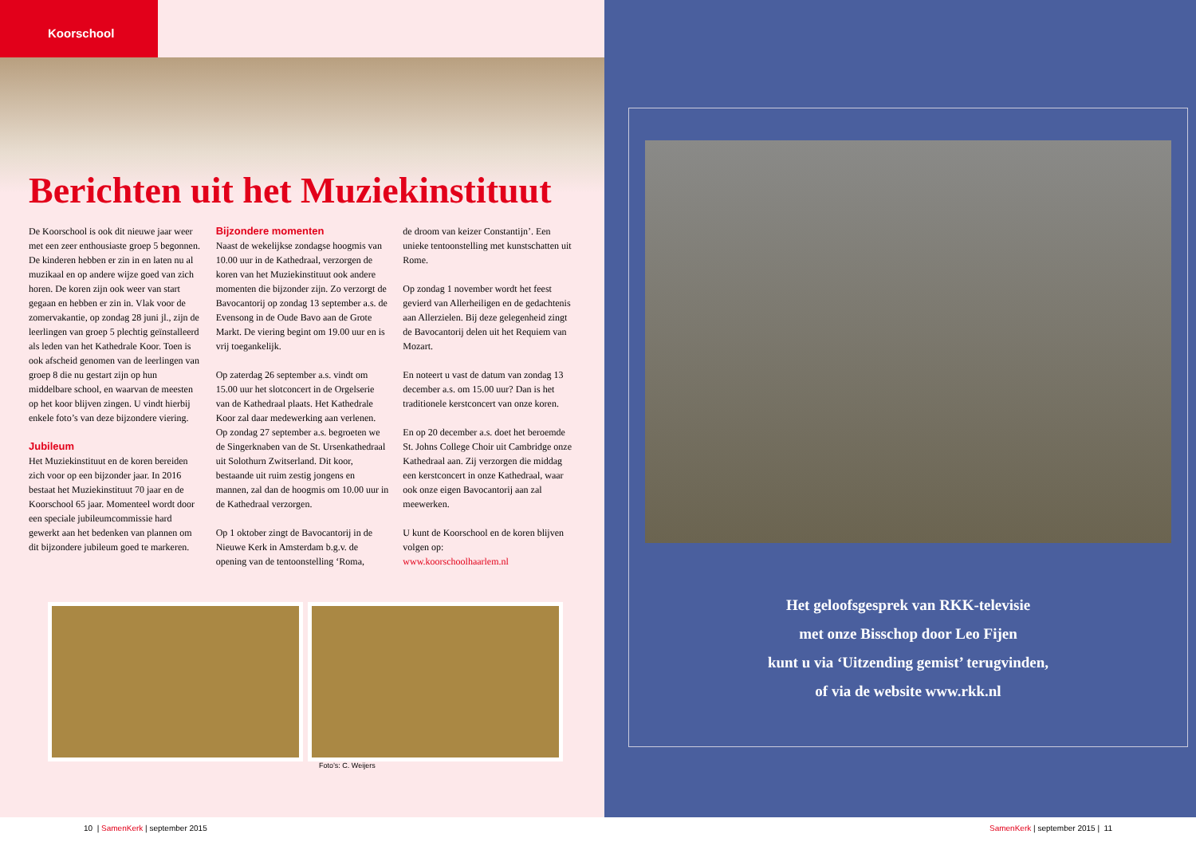Koorschool
Berichten uit het Muziekinstituut
De Koorschool is ook dit nieuwe jaar weer met een zeer enthousiaste groep 5 begonnen.
De kinderen hebben er zin in en laten nu al muzikaal en op andere wijze goed van zich horen. De koren zijn ook weer van start gegaan en hebben er zin in. Vlak voor de zomervakantie, op zondag 28 juni jl., zijn de leerlingen van groep 5 plechtig geïnstalleerd als leden van het Kathedrale Koor. Toen is ook afscheid genomen van de leerlingen van groep 8 die nu gestart zijn op hun middelbare school, en waarvan de meesten op het koor blijven zingen. U vindt hierbij enkele foto’s van deze bijzondere viering.
Jubileum
Het Muziekinstituut en de koren bereiden zich voor op een bijzonder jaar. In 2016 bestaat het Muziekinstituut 70 jaar en de Koorschool 65 jaar. Momenteel wordt door een speciale jubileumcommissie hard gewerkt aan het bedenken van plannen om dit bijzondere jubileum goed te markeren.
Bijzondere momenten
Naast de wekelijkse zondagse hoogmis van 10.00 uur in de Kathedraal, verzorgen de koren van het Muziekinstituut ook andere momenten die bijzonder zijn. Zo verzorgt de Bavocantorij op zondag 13 september a.s. de Evensong in de Oude Bavo aan de Grote Markt. De viering begint om 19.00 uur en is vrij toegankelijk.
Op zaterdag 26 september a.s. vindt om 15.00 uur het slotconcert in de Orgelserie van de Kathedraal plaats. Het Kathedrale Koor zal daar medewerking aan verlenen. Op zondag 27 september a.s. begroeten we de Singerknaben van de St. Ursenkathedraal uit Solothurn Zwitserland. Dit koor, bestaande uit ruim zestig jongens en mannen, zal dan de hoogmis om 10.00 uur in de Kathedraal verzorgen.
Op 1 oktober zingt de Bavocantorij in de Nieuwe Kerk in Amsterdam b.g.v. de opening van de tentoonstelling ‘Roma,
de droom van keizer Constantijn’. Een unieke tentoonstelling met kunstschatten uit Rome.
Op zondag 1 november wordt het feest gevierd van Allerheiligen en de gedachtenis aan Allerzielen. Bij deze gelegenheid zingt de Bavocantorij delen uit het Requiem van Mozart.
En noteert u vast de datum van zondag 13 december a.s. om 15.00 uur? Dan is het traditionele kerstconcert van onze koren.
En op 20 december a.s. doet het beroemde St. Johns College Choir uit Cambridge onze Kathedraal aan. Zij verzorgen die middag een kerstconcert in onze Kathedraal, waar ook onze eigen Bavocantorij aan zal meewerken.
U kunt de Koorschool en de koren blijven volgen op:
www.koorschoolhaarlem.nl
Foto’s: C. Weijers
Het geloofsgesprek van RKK-televisie
met onze Bisschop door Leo Fijen
kunt u via ‘Uitzending gemist’ terugvinden,
of via de website www.rkk.nl
10 | SamenKerk | september 2015 SamenKerk | september 2015 | 11